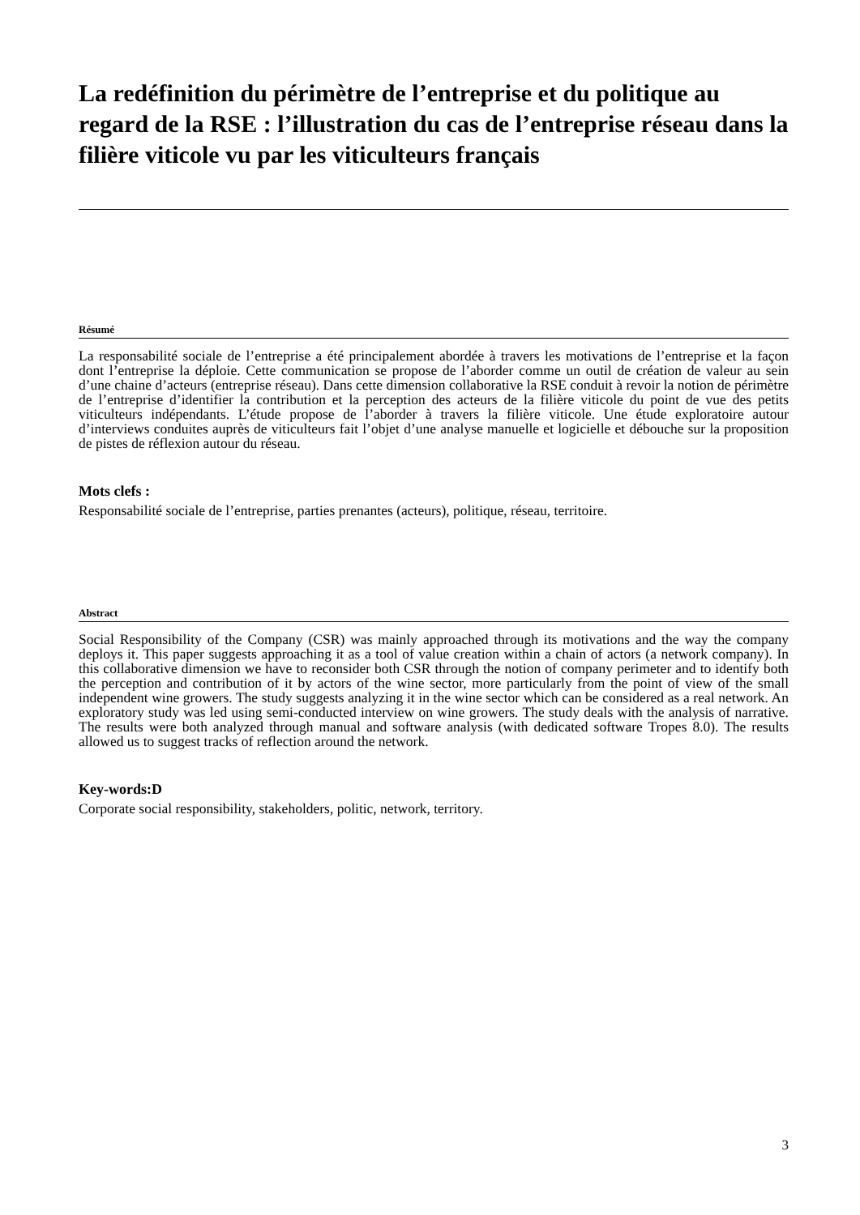La redéfinition du périmètre de l’entreprise et du politique au regard de la RSE : l’illustration du cas de l’entreprise réseau dans la filière viticole vu par les viticulteurs français
Résumé
La responsabilité sociale de l’entreprise a été principalement abordée à travers les motivations de l’entreprise et la façon dont l’entreprise la déploie. Cette communication se propose de l’aborder comme un outil de création de valeur au sein d’une chaine d’acteurs (entreprise réseau). Dans cette dimension collaborative la RSE conduit à revoir la notion de périmètre de l’entreprise d’identifier la contribution et la perception des acteurs de la filière viticole du point de vue des petits viticulteurs indépendants. L’étude propose de l’aborder à travers la filière viticole. Une étude exploratoire autour d’interviews conduites auprès de viticulteurs fait l’objet d’une analyse manuelle et logicielle et débouche sur la proposition de pistes de réflexion autour du réseau.
Mots clefs :
Responsabilité sociale de l’entreprise, parties prenantes (acteurs), politique, réseau, territoire.
Abstract
Social Responsibility of the Company (CSR) was mainly approached through its motivations and the way the company deploys it. This paper suggests approaching it as a tool of value creation within a chain of actors (a network company). In this collaborative dimension we have to reconsider both CSR through the notion of company perimeter and to identify both the perception and contribution of it by actors of the wine sector, more particularly from the point of view of the small independent wine growers. The study suggests analyzing it in the wine sector which can be considered as a real network. An exploratory study was led using semi-conducted interview on wine growers. The study deals with the analysis of narrative. The results were both analyzed through manual and software analysis (with dedicated software Tropes 8.0). The results allowed us to suggest tracks of reflection around the network.
Key-words:D
Corporate social responsibility, stakeholders, politic, network, territory.
3